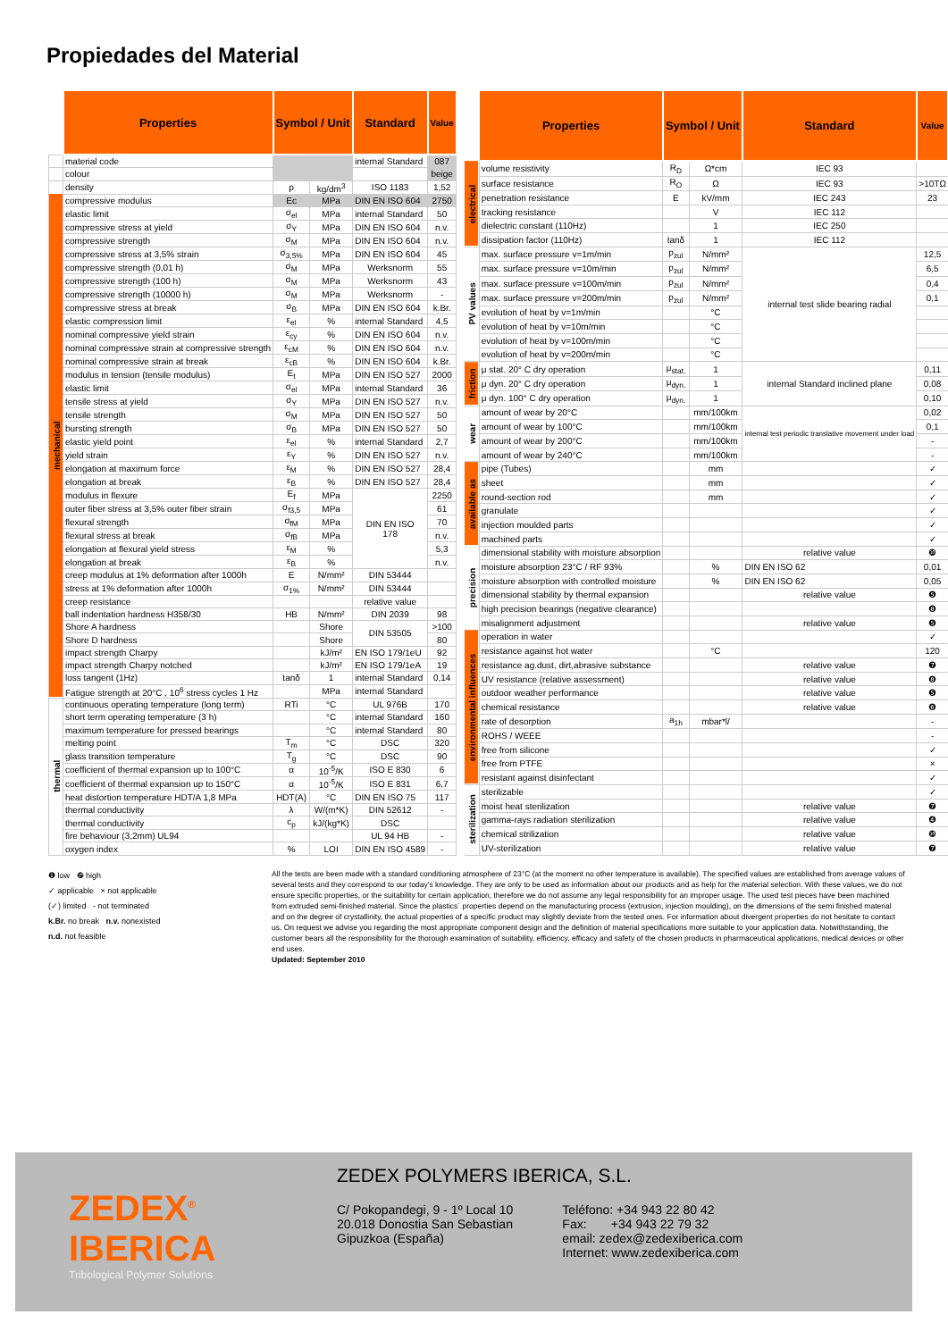Propiedades del Material
| | Properties | Symbol / Unit | | Standard | Value |
| | material code | | | internal Standard | 087 |
| | colour | | | | beige |
| | density | ρ | kg/dm<sup>3</sup> | ISO 1183 | 1,52 |
| mechanical | compressive modulus | Ec | MPa | DIN EN ISO 604 | 2750 |
| | elastic limit | σ<sub>el</sub> | MPa | internal Standard | 50 |
| | compressive stress at yield | σ<sub>Y</sub> | MPa | DIN EN ISO 604 | n.v. |
| | compressive strength | σ<sub>M</sub> | MPa | DIN EN ISO 604 | n.v. |
| | compressive stress at 3,5% strain | σ<sub>3,5%</sub> | MPa | DIN EN ISO 604 | 45 |
| | compressive strength (0,01 h) | σ<sub>M</sub> | MPa | Werksnorm | 55 |
| | compressive strength (100 h) | σ<sub>M</sub> | MPa | Werksnorm | 43 |
| | compressive strength (10000 h) | σ<sub>M</sub> | MPa | Werksnorm | - |
| | compressive stress at break | σ<sub>B</sub> | MPa | DIN EN ISO 604 | k.Br. |
| | elastic compression limit | ε<sub>el</sub> | % | internal Standard | 4,5 |
| | nominal compressive yield strain | ε<sub>cy</sub> | % | DIN EN ISO 604 | n.v. |
| | nominal compressive strain at compressive strength | ε<sub>cM</sub> | % | DIN EN ISO 604 | n.v. |
| | nominal compressive strain at break | ε<sub>cB</sub> | % | DIN EN ISO 604 | k.Br. |
| | modulus in tension (tensile modulus) | E<sub>t</sub> | MPa | DIN EN ISO 527 | 2000 |
| | elastic limit | σ<sub>el</sub> | MPa | internal Standard | 36 |
| | tensile stress at yield | σ<sub>Y</sub> | MPa | DIN EN ISO 527 | n.v. |
| | tensile strength | σ<sub>M</sub> | MPa | DIN EN ISO 527 | 50 |
| | bursting strength | σ<sub>B</sub> | MPa | DIN EN ISO 527 | 50 |
| | elastic yield point | ε<sub>el</sub> | % | internal Standard | 2,7 |
| | yield strain | ε<sub>Y</sub> | % | DIN EN ISO 527 | n.v. |
| | elongation at maximum force | ε<sub>M</sub> | % | DIN EN ISO 527 | 28,4 |
| | elongation at break | ε<sub>B</sub> | % | DIN EN ISO 527 | 28,4 |
| | modulus in flexure | E<sub>f</sub> | MPa | DIN EN ISO 178 | 2250 |
| | outer fiber stress at 3,5% outer fiber strain | σ<sub>f3,5</sub> | MPa | | 61 |
| | flexural strength | σ<sub>fM</sub> | MPa | | 70 |
| | flexural stress at break | σ<sub>fB</sub> | MPa | | n.v. |
| | elongation at flexural yield stress | ε<sub>M</sub> | % | | 5,3 |
| | elongation at break | ε<sub>B</sub> | % | | n.v. |
| | creep modulus at 1% deformation after 1000h | E | N/mm² | DIN 53444 | |
| | stress at 1% deformation after 1000h | σ<sub>1%</sub> | N/mm² | DIN 53444 | |
| | creep resistance | | | relative value | |
| | ball indentation hardness H358/30 | HB | N/mm² | DIN 2039 | 98 |
| | Shore A hardness | | Shore | DIN 53505 | >100 |
| | Shore D hardness | | Shore | | 80 |
| | impact strength Charpy | | kJ/m² | EN ISO 179/1eU | 92 |
| | impact strength Charpy notched | | kJ/m² | EN ISO 179/1eA | 19 |
| | loss tangent (1Hz) | tanδ | 1 | internal Standard | 0,14 |
| | Fatigue strength at 20°C , 10<sup>6</sup> stress cycles 1 Hz | | MPa | internal Standard | |
| thermal | continuous operating temperature (long term) | RTi | °C | UL 976B | 170 |
| | short term operating temperature (3 h) | | °C | internal Standard | 160 |
| | maximum temperature for pressed bearings | | °C | internal Standard | 80 |
| | melting point | T<sub>m</sub> | °C | DSC | 320 |
| | glass transition temperature | T<sub>g</sub> | °C | DSC | 90 |
| | coefficient of thermal expansion up to 100°C | α | 10<sup>-5</sup>/K | ISO E 830 | 6 |
| | coefficient of thermal expansion up to 150°C | α | 10<sup>-5</sup>/K | ISO E 831 | 6,7 |
| | heat distortion temperature HDT/A 1,8 MPa | HDT(A) | °C | DIN EN ISO 75 | 117 |
| | thermal conductivity | λ | W/(m*K) | DIN 52612 | - |
| | thermal conductivity | c<sub>p</sub> | kJ/(kg*K) | DSC | |
| | fire behaviour (3,2mm) UL94 | | | UL 94 HB | - |
| | oxygen index | % | LOI | DIN EN ISO 4589 | - |
| | Properties | Symbol / Unit | | Standard | Value |
| electrical | volume resistivity | R<sub>D</sub> | Ω*cm | IEC 93 | |
| | surface resistance | R<sub>O</sub> | Ω | IEC 93 | >10TΩ |
| | penetration resistance | E | kV/mm | IEC 243 | 23 |
| | tracking resistance | | V | IEC 112 | |
| | dielectric constant (110Hz) | | 1 | IEC 250 | |
| | dissipation factor (110Hz) | tanδ | 1 | IEC 112 | |
| PV values | max. surface pressure v=1m/min | p<sub>zul</sub> | N/mm² | internal test slide bearing radial | 12,5 |
| | max. surface pressure v=10m/min | p<sub>zul</sub> | N/mm² | | 6,5 |
| | max. surface pressure v=100m/min | p<sub>zul</sub> | N/mm² | | 0,4 |
| | max. surface pressure v=200m/min | p<sub>zul</sub> | N/mm² | | 0,1 |
| | evolution of heat by v=1m/min | | °C | | |
| | evolution of heat by v=10m/min | | °C | | |
| | evolution of heat by v=100m/min | | °C | | |
| | evolution of heat by v=200m/min | | °C | | |
| friction | μ stat. 20° C dry operation | μ<sub>stat.</sub> | 1 | internal Standard inclined plane | 0,11 |
| | μ dyn. 20° C dry operation | μ<sub>dyn.</sub> | 1 | | 0,08 |
| | μ dyn. 100° C dry operation | μ<sub>dyn.</sub> | 1 | | 0,10 |
| wear | amount of wear by 20°C | | mm/100km | internal test periodic translative movement under load | 0,02 |
| | amount of wear by 100°C | | mm/100km | | 0,1 |
| | amount of wear by 200°C | | mm/100km | | - |
| | amount of wear by 240°C | | mm/100km | | - |
| available as | pipe (Tubes) | | mm | | ✓ |
| | sheet | | mm | | ✓ |
| | round-section rod | | mm | | ✓ |
| | granulate | | | | ✓ |
| | injection moulded parts | | | | ✓ |
| | machined parts | | | | ✓ |
| precision | dimensional stability with moisture absorption | | | relative value | ❿ |
| | moisture absorption 23°C / RF 93% | | % | DIN EN ISO 62 | 0,01 |
| | moisture absorption with controlled moisture | | % | DIN EN ISO 62 | 0,05 |
| | dimensional stability by thermal expansion | | | relative value | ❺ |
| | high precision bearings (negative clearance) | | | | ❽ |
| | misalignment adjustment | | | relative value | ❺ |
| environmental influences | operation in water | | | | ✓ |
| | resistance against hot water | | °C | | 120 |
| | resistance ag.dust, dirt,abrasive substance | | | relative value | ❼ |
| | UV resistance (relative assessment) | | | relative value | ❽ |
| | outdoor weather performance | | | relative value | ❺ |
| | chemical resistance | | | relative value | ❻ |
| | rate of desorption | a<sub>1h</sub> | mbar*l/ | | - |
| | ROHS / WEEE | | | | - |
| | free from silicone | | | | ✓ |
| | free from PTFE | | | | × |
| | resistant against disinfectant | | | | ✓ |
| sterilization | sterilizable | | | | ✓ |
| | moist heat sterilization | | | relative value | ❼ |
| | gamma-rays radiation sterilization | | | relative value | ❹ |
| | chemical strilization | | | relative value | ❿ |
| | UV-sterilization | | | relative value | ❼ |
❶ low ❿ high
✓ applicable × not applicable
(✓) limited - not terminated
k.Br. no break n.v. nonexisted
n.d. not feasible
All the tests are been made with a standard conditioning atmosphere of 23°C (at the moment no other temperature is available). The specified values are established from average values of several tests and they correspond to our today's knowledge. They are only to be used as information about our products and as help for the material selection. With these values, we do not ensure specific properties, or the suitability for certain application, therefore we do not assume any legal responsibility for an improper usage. The used test pieces have been machined from extruded semi-finished material. Since the plastics´ properties depend on the manufacturing process (extrusion, injection moulding), on the dimensions of the semi finished material and on the degree of crystallinity, the actual properties of a specific product may slightly deviate from the tested ones. For information about divergent properties do not hesitate to contact us. On request we advise you regarding the most appropriate component design and the definition of material specifications more suitable to your application data. Notwithstanding, the customer bears all the responsibility for the thorough examination of suitability, efficiency, efficacy and safety of the chosen products in pharmaceutical applications, medical devices or other end uses.
Updated: September 2010
ZEDEX<sup>®</sup>
IBERICA
Tribological Polymer Solutions
ZEDEX POLYMERS IBERICA, S.L.
C/ Pokopandegi, 9 - 1º Local 10
20.018 Donostia San Sebastian
Gipuzkoa (España)
Teléfono: +34 943 22 80 42
Fax: +34 943 22 79 32
email: zedex@zedexiberica.com
Internet: www.zedexiberica.com